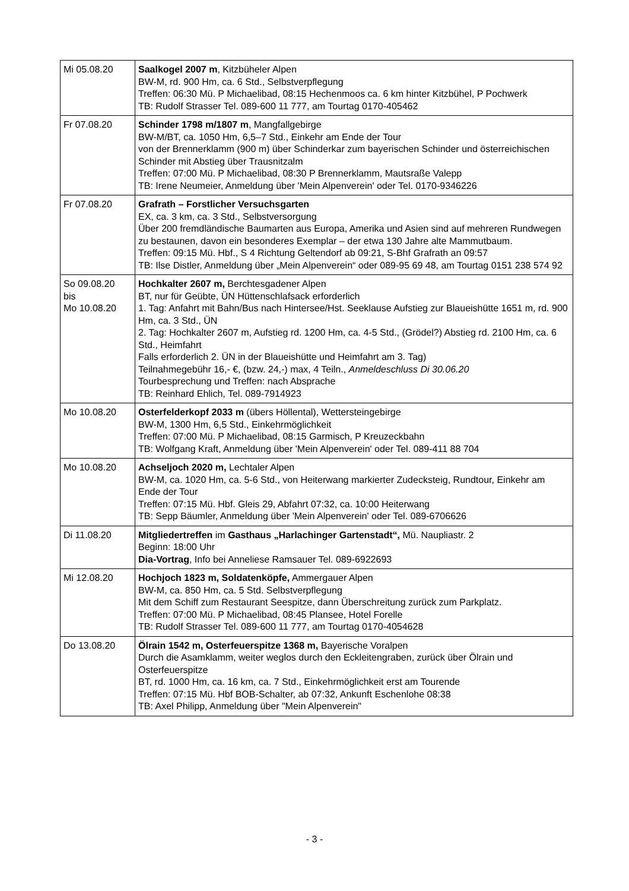| Mi 05.08.20 | Saalkogel 2007 m , Kitzbüheler Alpen BW-M, rd. 900 Hm, ca. 6 Std., Selbstverpflegung Treffen: 06:30 Mü. P Michaelibad, 08:15 Hechenmoos ca. 6 km hinter Kitzbühel, P Pochwerk TB: Rudolf Strasser Tel. 089-600 11 777, am Tourtag 0170-405462 |
| Fr 07.08.20 | Schinder 1798 m/1807 m , Mangfallgebirge BW-M/BT, ca. 1050 Hm, 6,5–7 Std., Einkehr am Ende der Tour von der Brennerklamm (900 m) über Schinderkar zum bayerischen Schinder und österreichischen Schinder mit Abstieg über Trausnitzalm Treffen: 07:00 Mü. P Michaelibad, 08:30 P Brennerklamm, Mautsraße Valepp TB: Irene Neumeier, Anmeldung über 'Mein Alpenverein' oder Tel. 0170-9346226 |
| Fr 07.08.20 | Grafrath – Forstlicher Versuchsgarten EX, ca. 3 km, ca. 3 Std., Selbstversorgung Über 200 fremdländische Baumarten aus Europa, Amerika und Asien sind auf mehreren Rundwegen zu bestaunen, davon ein besonderes Exemplar – der etwa 130 Jahre alte Mammutbaum. Treffen: 09:15 Mü. Hbf., S 4 Richtung Geltendorf ab 09:21, S-Bhf Grafrath an 09:57 TB: Ilse Distler, Anmeldung über „Mein Alpenverein“ oder 089-95 69 48, am Tourtag 0151 238 574 92 |
| So 09.08.20 bis Mo 10.08.20 | Hochkalter 2607 m, Berchtesgadener Alpen BT, nur für Geübte, ÜN Hüttenschlafsack erforderlich 1. Tag: Anfahrt mit Bahn/Bus nach Hintersee/Hst. Seeklause Aufstieg zur Blaueishütte 1651 m, rd. 900 Hm, ca. 3 Std., ÜN 2. Tag: Hochkalter 2607 m, Aufstieg rd. 1200 Hm, ca. 4-5 Std., (Grödel?) Abstieg rd. 2100 Hm, ca. 6 Std., Heimfahrt Falls erforderlich 2. ÜN in der Blaueishütte und Heimfahrt am 3. Tag) Teilnahmegebühr 16,- €, (bzw. 24,-) max, 4 Teiln., Anmeldeschluss Di 30.06.20 Tourbesprechung und Treffen: nach Absprache TB: Reinhard Ehlich, Tel. 089-7914923 |
| Mo 10.08.20 | Osterfelderkopf 2033 m (übers Höllental), Wettersteingebirge BW-M, 1300 Hm, 6,5 Std., Einkehrmöglichkeit Treffen: 07:00 Mü. P Michaelibad, 08:15 Garmisch, P Kreuzeckbahn TB: Wolfgang Kraft, Anmeldung über 'Mein Alpenverein' oder Tel. 089-411 88 704 |
| Mo 10.08.20 | Achseljoch 2020 m, Lechtaler Alpen BW-M, ca. 1020 Hm, ca. 5-6 Std., von Heiterwang markierter Zudecksteig, Rundtour, Einkehr am Ende der Tour Treffen: 07:15 Mü. Hbf. Gleis 29, Abfahrt 07:32, ca. 10:00 Heiterwang TB: Sepp Bäumler, Anmeldung über 'Mein Alpenverein' oder Tel. 089-6706626 |
| Di 11.08.20 | Mitgliedertreffen im Gasthaus „Harlachinger Gartenstadt“, Mü. Naupliastr. 2 Beginn: 18:00 Uhr Dia-Vortrag , Info bei Anneliese Ramsauer Tel. 089-6922693 |
| Mi 12.08.20 | Hochjoch 1823 m, Soldatenköpfe, Ammergauer Alpen BW-M, ca. 850 Hm, ca. 5 Std. Selbstverpflegung Mit dem Schiff zum Restaurant Seespitze, dann Überschreitung zurück zum Parkplatz. Treffen: 07:00 Mü. P Michaelibad, 08:45 Plansee, Hotel Forelle TB: Rudolf Strasser Tel. 089-600 11 777, am Tourtag 0170-4054628 |
| Do 13.08.20 | Ölrain 1542 m, Osterfeuerspitze 1368 m, Bayerische Voralpen Durch die Asamklamm, weiter weglos durch den Eckleitengraben, zurück über Ölrain und Osterfeuerspitze BT, rd. 1000 Hm, ca. 16 km, ca. 7 Std., Einkehrmöglichkeit erst am Tourende Treffen: 07:15 Mü. Hbf BOB-Schalter, ab 07:32, Ankunft Eschenlohe 08:38 TB: Axel Philipp, Anmeldung über "Mein Alpenverein" |
- 3 -